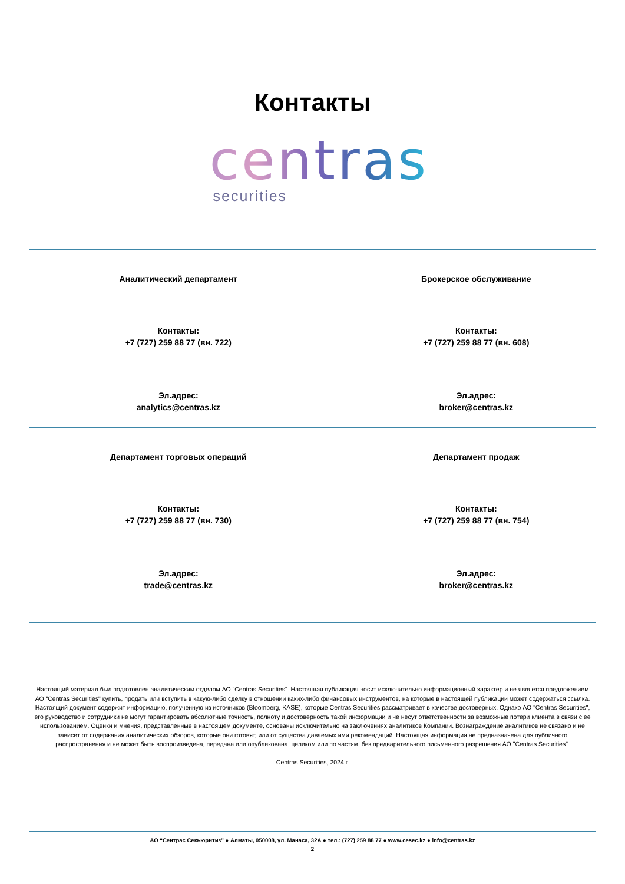Контакты
centras
securities
Аналитический департамент
Контакты:
+7 (727) 259 88 77 (вн. 722)
Эл.адрес:
analytics@centras.kz
Брокерское обслуживание
Контакты:
+7 (727) 259 88 77 (вн. 608)
Эл.адрес:
broker@centras.kz
Департамент торговых операций
Контакты:
+7 (727) 259 88 77 (вн. 730)
Эл.адрес:
trade@centras.kz
Департамент продаж
Контакты:
+7 (727) 259 88 77 (вн. 754)
Эл.адрес:
broker@centras.kz
Настоящий материал был подготовлен аналитическим отделом АО "Centras Securities". Настоящая публикация носит исключительно информационный характер и не является предложением АО "Centras Securities" купить, продать или вступить в какую-либо сделку в отношении каких-либо финансовых инструментов, на которые в настоящей публикации может содержаться ссылка. Настоящий документ содержит информацию, полученную из источников (Bloomberg, KASE), которые Centras Securities рассматривает в качестве достоверных. Однако АО "Centras Securities", его руководство и сотрудники не могут гарантировать абсолютные точность, полноту и достоверность такой информации и не несут ответственности за возможные потери клиента в связи с ее использованием. Оценки и мнения, представленные в настоящем документе, основаны исключительно на заключениях аналитиков Компании. Вознаграждение аналитиков не связано и не зависит от содержания аналитических обзоров, которые они готовят, или от существа даваемых ими рекомендаций. Настоящая информация не предназначена для публичного распространения и не может быть воспроизведена, передана или опубликована, целиком или по частям, без предварительного письменного разрешения АО "Centras Securities".
Centras Securities, 2024 г.
АО “Сентрас Секьюритиз” ● Алматы, 050008, ул. Манаса, 32А ● тел.: (727) 259 88 77 ● www.cesec.kz ● info@centras.kz
2